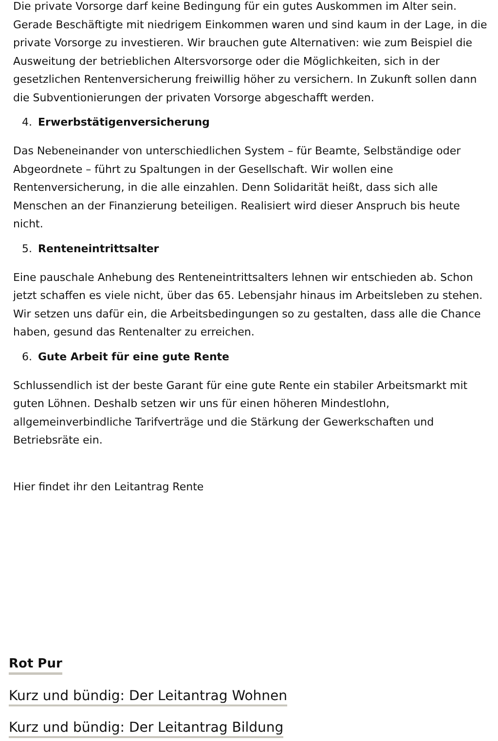Die private Vorsorge darf keine Bedingung für ein gutes Auskommen im Alter sein. Gerade Beschäftigte mit niedrigem Einkommen waren und sind kaum in der Lage, in die private Vorsorge zu investieren. Wir brauchen gute Alternativen: wie zum Beispiel die Ausweitung der betrieblichen Altersvorsorge oder die Möglichkeiten, sich in der gesetzlichen Rentenversicherung freiwillig höher zu versichern. In Zukunft sollen dann die Subventionierungen der privaten Vorsorge abgeschafft werden.
4. Erwerbstätigenversicherung
Das Nebeneinander von unterschiedlichen System – für Beamte, Selbständige oder Abgeordnete – führt zu Spaltungen in der Gesellschaft. Wir wollen eine Rentenversicherung, in die alle einzahlen. Denn Solidarität heißt, dass sich alle Menschen an der Finanzierung beteiligen. Realisiert wird dieser Anspruch bis heute nicht.
5. Renteneintrittsalter
Eine pauschale Anhebung des Renteneintrittsalters lehnen wir entschieden ab. Schon jetzt schaffen es viele nicht, über das 65. Lebensjahr hinaus im Arbeitsleben zu stehen. Wir setzen uns dafür ein, die Arbeitsbedingungen so zu gestalten, dass alle die Chance haben, gesund das Rentenalter zu erreichen.
6. Gute Arbeit für eine gute Rente
Schlussendlich ist der beste Garant für eine gute Rente ein stabiler Arbeitsmarkt mit guten Löhnen. Deshalb setzen wir uns für einen höheren Mindestlohn, allgemeinverbindliche Tarifverträge und die Stärkung der Gewerkschaften und Betriebsräte ein.
Hier findet ihr den Leitantrag Rente
Rot Pur
Kurz und bündig: Der Leitantrag Wohnen
Kurz und bündig: Der Leitantrag Bildung